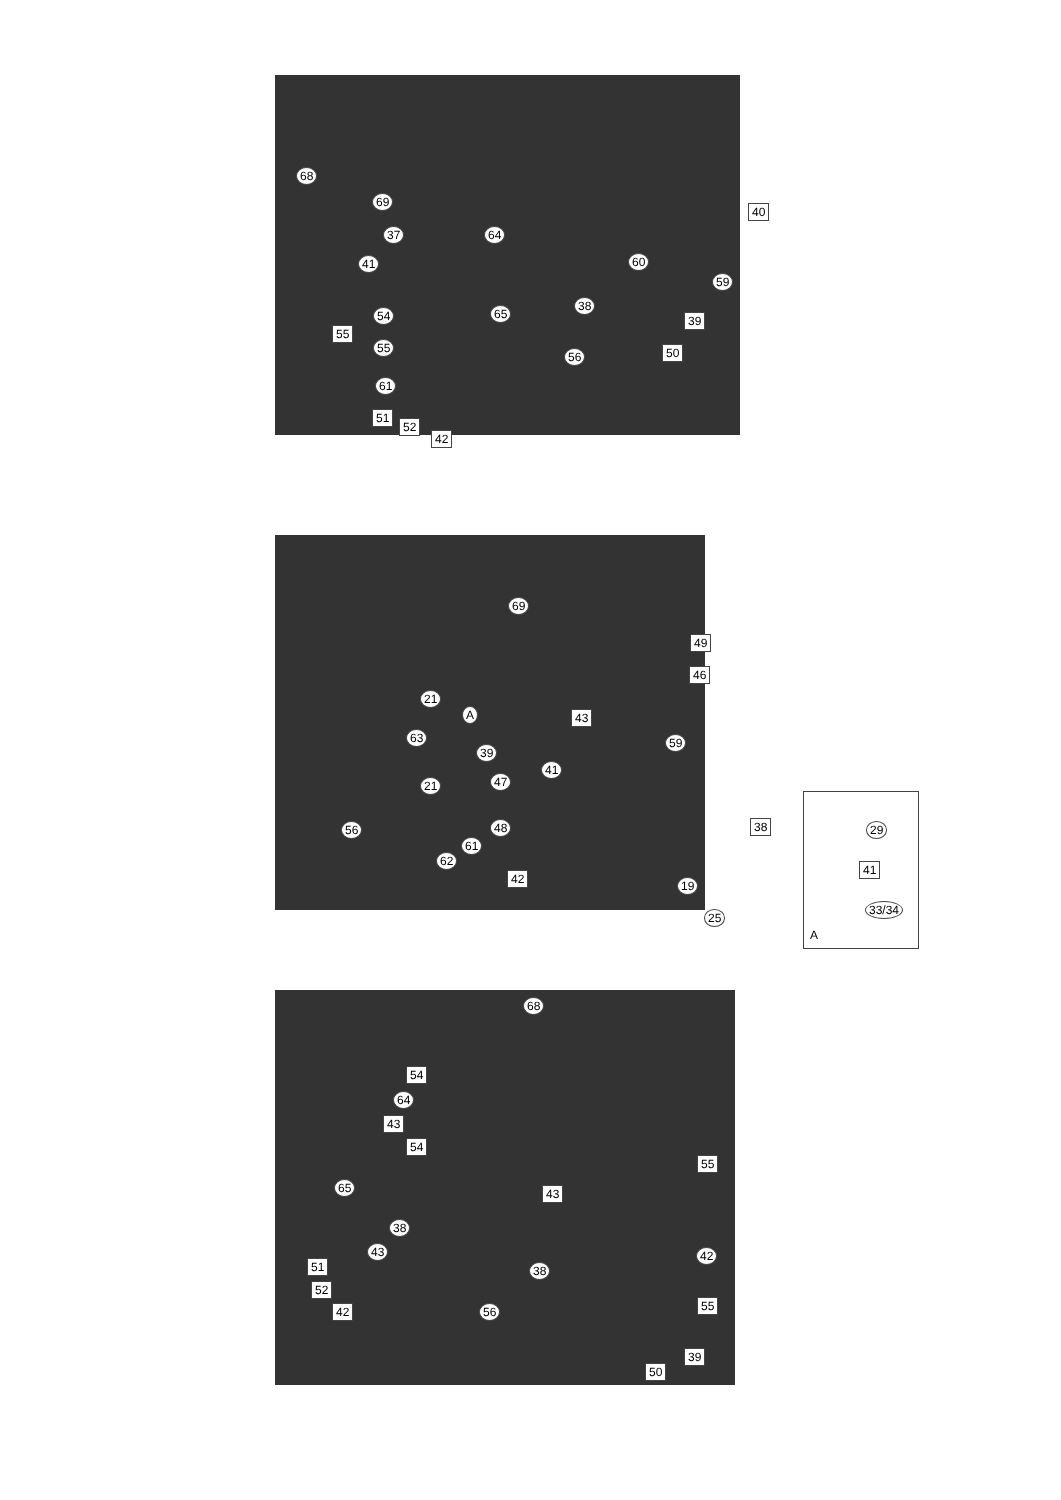68
69
40
37 64
41 60
59
38
54 65 39
55
55 50 56
61
51
52
42
69
49
46
21
A 43
63 59
39
41
21 47
38 56 48 29
61
62
41
42 19
33/34
25
A
68
54
64
43
54
55
65 43
38
43 42
38 51
52
55 42 56
39
50